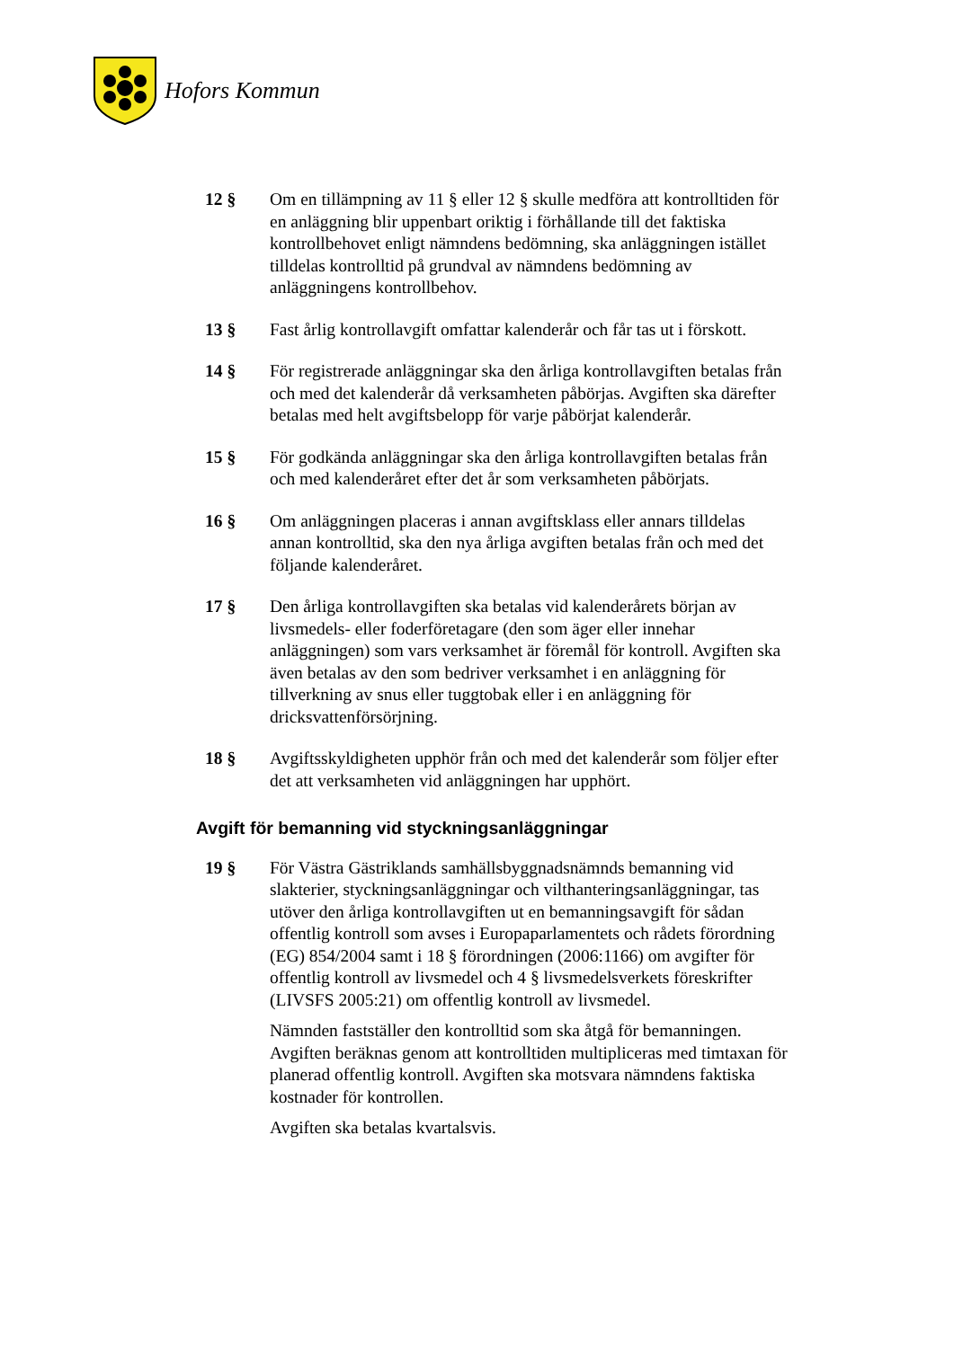Hofors Kommun
12 § Om en tillämpning av 11 § eller 12 § skulle medföra att kontrolltiden för en anläggning blir uppenbart oriktig i förhållande till det faktiska kontrollbehovet enligt nämndens bedömning, ska anläggningen istället tilldelas kontrolltid på grundval av nämndens bedömning av anläggningens kontrollbehov.
13 § Fast årlig kontrollavgift omfattar kalenderår och får tas ut i förskott.
14 § För registrerade anläggningar ska den årliga kontrollavgiften betalas från och med det kalenderår då verksamheten påbörjas. Avgiften ska därefter betalas med helt avgiftsbelopp för varje påbörjat kalenderår.
15 § För godkända anläggningar ska den årliga kontrollavgiften betalas från och med kalenderåret efter det år som verksamheten påbörjats.
16 § Om anläggningen placeras i annan avgiftsklass eller annars tilldelas annan kontrolltid, ska den nya årliga avgiften betalas från och med det följande kalenderåret.
17 § Den årliga kontrollavgiften ska betalas vid kalenderårets början av livsmedels- eller foderföretagare (den som äger eller innehar anläggningen) som vars verksamhet är föremål för kontroll. Avgiften ska även betalas av den som bedriver verksamhet i en anläggning för tillverkning av snus eller tuggtobak eller i en anläggning för dricksvattenförsörjning.
18 § Avgiftsskyldigheten upphör från och med det kalenderår som följer efter det att verksamheten vid anläggningen har upphört.
Avgift för bemanning vid styckningsanläggningar
19 § För Västra Gästriklands samhällsbyggnadsnämnds bemanning vid slakterier, styckningsanläggningar och vilthanteringsanläggningar, tas utöver den årliga kontrollavgiften ut en bemanningsavgift för sådan offentlig kontroll som avses i Europaparlamentets och rådets förordning (EG) 854/2004 samt i 18 § förordningen (2006:1166) om avgifter för offentlig kontroll av livsmedel och 4 § livsmedelsverkets föreskrifter (LIVSFS 2005:21) om offentlig kontroll av livsmedel.
Nämnden fastställer den kontrolltid som ska åtgå för bemanningen. Avgiften beräknas genom att kontrolltiden multipliceras med timtaxan för planerad offentlig kontroll. Avgiften ska motsvara nämndens faktiska kostnader för kontrollen.
Avgiften ska betalas kvartalsvis.